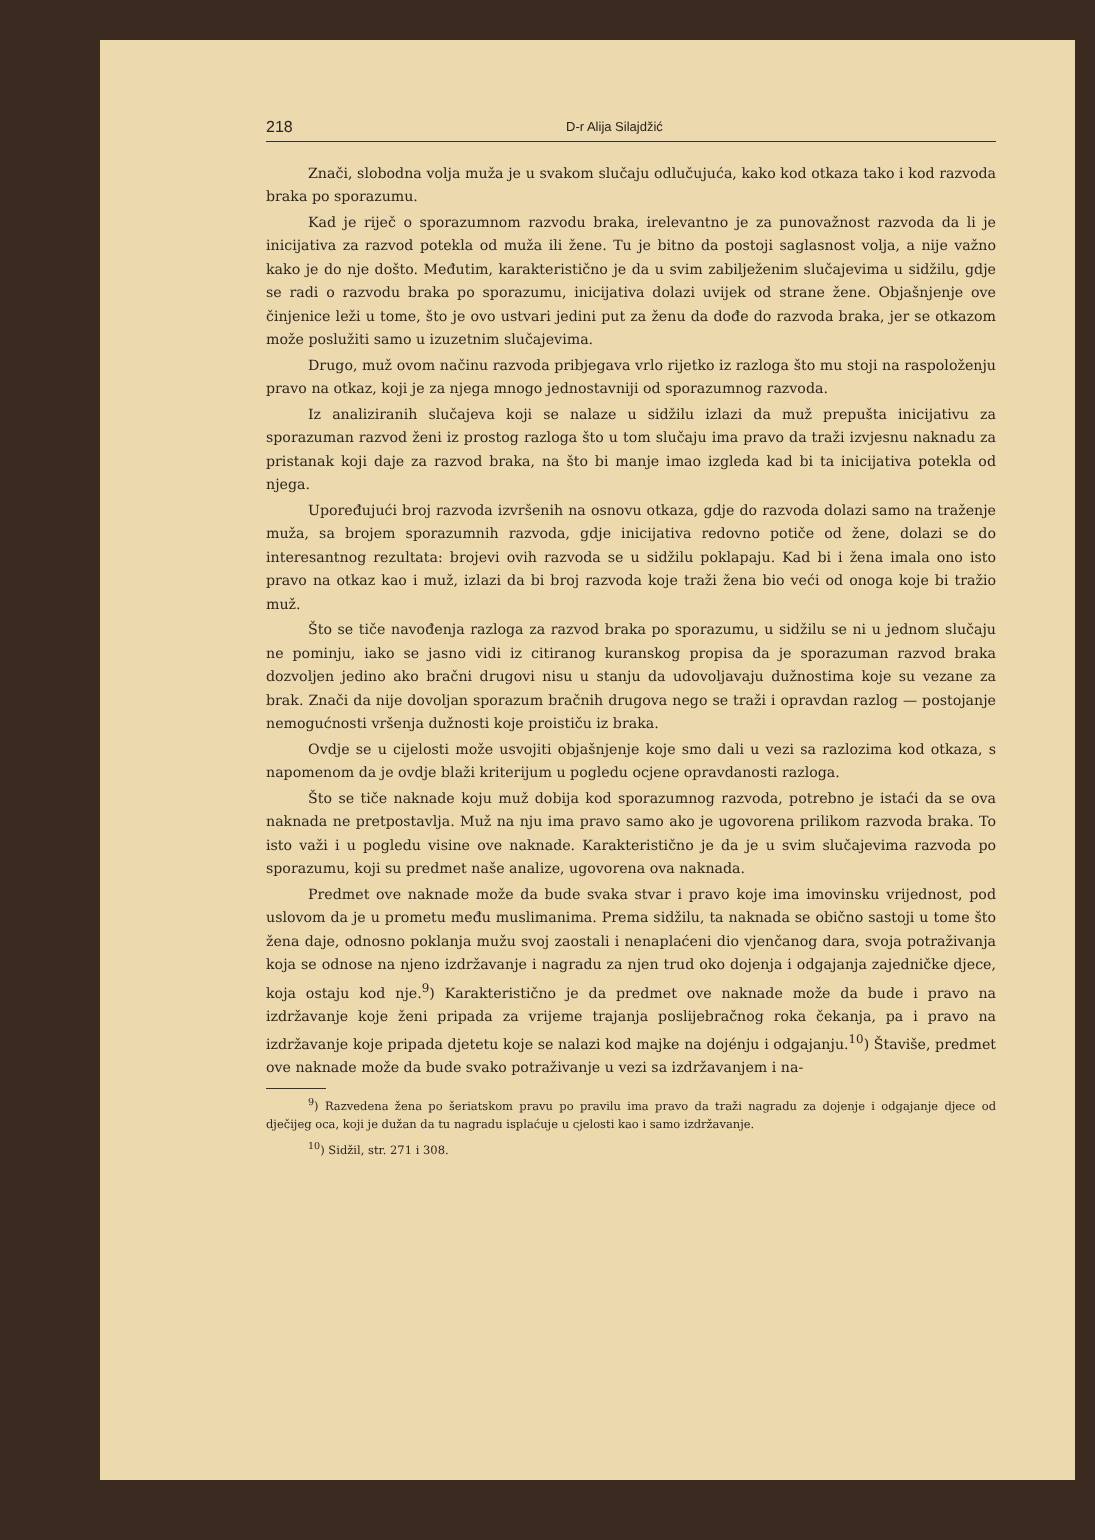218 D-r Alija Silajdžić
Znači, slobodna volja muža je u svakom slučaju odlučujuća, kako kod otkaza tako i kod razvoda braka po sporazumu.
Kad je riječ o sporazumnom razvodu braka, irelevantno je za punovažnost razvoda da li je inicijativa za razvod potekla od muža ili žene. Tu je bitno da postoji saglasnost volja, a nije važno kako je do nje došto. Međutim, karakteristično je da u svim zabilježenim slučajevima u sidžilu, gdje se radi o razvodu braka po sporazumu, inicijativa dolazi uvijek od strane žene. Objašnjenje ove činjenice leži u tome, što je ovo ustvari jedini put za ženu da dođe do razvoda braka, jer se otkazom može poslužiti samo u izuzetnim slučajevima.
Drugo, muž ovom načinu razvoda pribjegava vrlo rijetko iz razloga što mu stoji na raspoloženju pravo na otkaz, koji je za njega mnogo jednostavniji od sporazumnog razvoda.
Iz analiziranih slučajeva koji se nalaze u sidžilu izlazi da muž prepušta inicijativu za sporazuman razvod ženi iz prostog razloga što u tom slučaju ima pravo da traži izvjesnu naknadu za pristanak koji daje za razvod braka, na što bi manje imao izgleda kad bi ta inicijativa potekla od njega.
Upoređujući broj razvoda izvršenih na osnovu otkaza, gdje do razvoda dolazi samo na traženje muža, sa brojem sporazumnih razvoda, gdje inicijativa redovno potiče od žene, dolazi se do interesantnog rezultata: brojevi ovih razvoda se u sidžilu poklapaju. Kad bi i žena imala ono isto pravo na otkaz kao i muž, izlazi da bi broj razvoda koje traži žena bio veći od onoga koje bi tražio muž.
Što se tiče navođenja razloga za razvod braka po sporazumu, u sidžilu se ni u jednom slučaju ne pominju, iako se jasno vidi iz citiranog kuranskog propisa da je sporazuman razvod braka dozvoljen jedino ako bračni drugovi nisu u stanju da udovoljavaju dužnostima koje su vezane za brak. Znači da nije dovoljan sporazum bračnih drugova nego se traži i opravdan razlog — postojanje nemogućnosti vršenja dužnosti koje proističu iz braka.
Ovdje se u cijelosti može usvojiti objašnjenje koje smo dali u vezi sa razlozima kod otkaza, s napomenom da je ovdje blaži kriterijum u pogledu ocjene opravdanosti razloga.
Što se tiče naknade koju muž dobija kod sporazumnog razvoda, potrebno je istaći da se ova naknada ne pretpostavlja. Muž na nju ima pravo samo ako je ugovorena prilikom razvoda braka. To isto važi i u pogledu visine ove naknade. Karakteristično je da je u svim slučajevima razvoda po sporazumu, koji su predmet naše analize, ugovorena ova naknada.
Predmet ove naknade može da bude svaka stvar i pravo koje ima imovinsku vrijednost, pod uslovom da je u prometu među muslimanima. Prema sidžilu, ta naknada se obično sastoji u tome što žena daje, odnosno poklanja mužu svoj zaostali i nenaplaćeni dio vjenčanog dara, svoja potraživanja koja se odnose na njeno izdržavanje i nagradu za njen trud oko dojenja i odgajanja zajedničke djece, koja ostaju kod nje.<sup>9</sup>) Karakteristično je da predmet ove naknade može da bude i pravo na izdržavanje koje ženi pripada za vrijeme trajanja poslijebračnog roka čekanja, pa i pravo na izdržavanje koje pripada djetetu koje se nalazi kod majke na dojénju i odgajanju.<sup>10</sup>) Štaviše, predmet ove naknade može da bude svako potraživanje u vezi sa izdržavanjem i na-
<sup>9</sup>) Razvedena žena po šeriatskom pravu po pravilu ima pravo da traži nagradu za dojenje i odgajanje djece od dječijeg oca, koji je dužan da tu nagradu isplaćuje u cjelosti kao i samo izdržavanje.
<sup>10</sup>) Sidžil, str. 271 i 308.